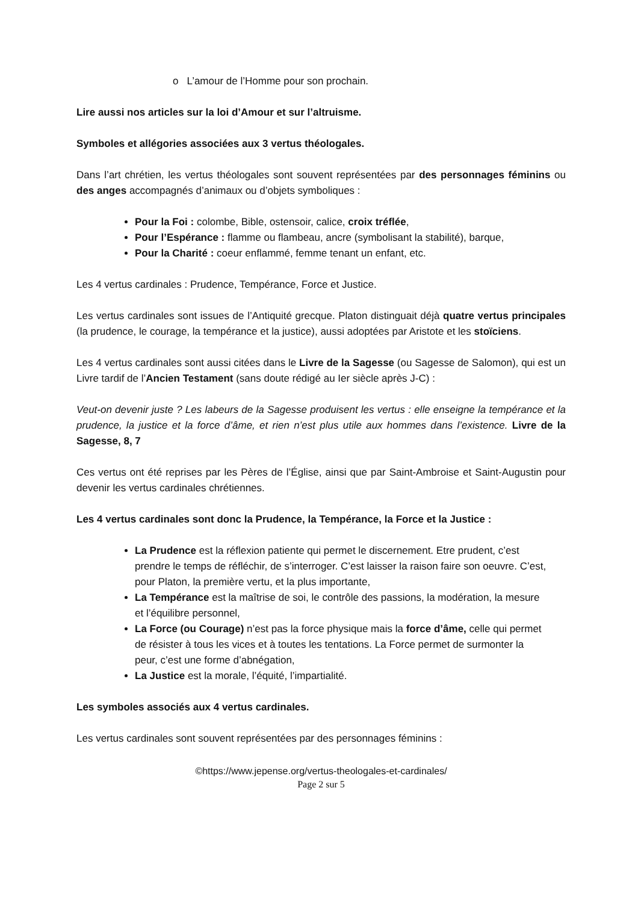o L’amour de l’Homme pour son prochain.
Lire aussi nos articles sur la loi d’Amour et sur l’altruisme.
Symboles et allégories associées aux 3 vertus théologales.
Dans l’art chrétien, les vertus théologales sont souvent représentées par des personnages féminins ou des anges accompagnés d’animaux ou d’objets symboliques :
Pour la Foi : colombe, Bible, ostensoir, calice, croix tréflée,
Pour l’Espérance : flamme ou flambeau, ancre (symbolisant la stabilité), barque,
Pour la Charité : coeur enflammé, femme tenant un enfant, etc.
Les 4 vertus cardinales : Prudence, Tempérance, Force et Justice.
Les vertus cardinales sont issues de l’Antiquité grecque. Platon distinguait déjà quatre vertus principales (la prudence, le courage, la tempérance et la justice), aussi adoptées par Aristote et les stoïciens.
Les 4 vertus cardinales sont aussi citées dans le Livre de la Sagesse (ou Sagesse de Salomon), qui est un Livre tardif de l’Ancien Testament (sans doute rédigé au Ier siècle après J-C) :
Veut-on devenir juste ? Les labeurs de la Sagesse produisent les vertus : elle enseigne la tempérance et la prudence, la justice et la force d’âme, et rien n’est plus utile aux hommes dans l’existence. Livre de la Sagesse, 8, 7
Ces vertus ont été reprises par les Pères de l’Église, ainsi que par Saint-Ambroise et Saint-Augustin pour devenir les vertus cardinales chrétiennes.
Les 4 vertus cardinales sont donc la Prudence, la Tempérance, la Force et la Justice :
La Prudence est la réflexion patiente qui permet le discernement. Etre prudent, c’est prendre le temps de réfléchir, de s’interroger. C’est laisser la raison faire son oeuvre. C’est, pour Platon, la première vertu, et la plus importante,
La Tempérance est la maîtrise de soi, le contrôle des passions, la modération, la mesure et l’équilibre personnel,
La Force (ou Courage) n’est pas la force physique mais la force d’âme, celle qui permet de résister à tous les vices et à toutes les tentations. La Force permet de surmonter la peur, c’est une forme d’abnégation,
La Justice est la morale, l’équité, l’impartialité.
Les symboles associés aux 4 vertus cardinales.
Les vertus cardinales sont souvent représentées par des personnages féminins :
©https://www.jepense.org/vertus-theologales-et-cardinales/
Page 2 sur 5